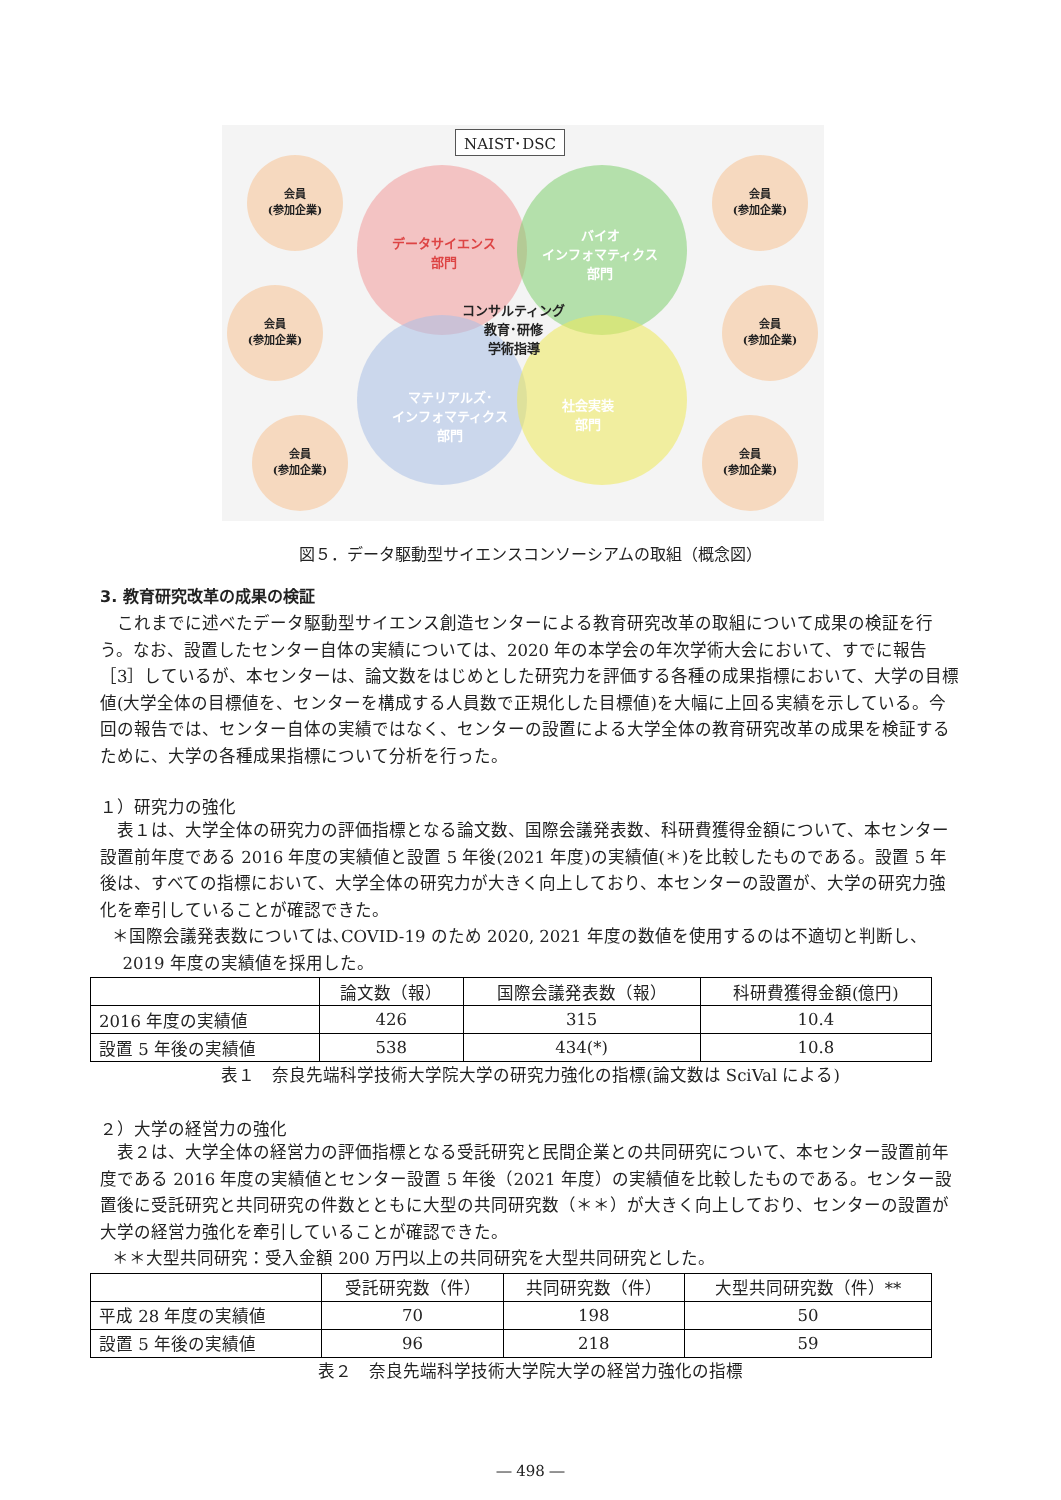NAIST･DSC
データサイエンス
部門
バイオ
インフォマティクス
部門
コンサルティング
教育･研修
学術指導
マテリアルズ･
インフォマティクス
部門
社会実装
部門
会員
(参加企業)
会員
(参加企業)
会員
(参加企業)
会員
(参加企業)
会員
(参加企業)
会員
(参加企業)
図５．データ駆動型サイエンスコンソーシアムの取組（概念図）
3. 教育研究改革の成果の検証
これまでに述べたデータ駆動型サイエンス創造センターによる教育研究改革の取組について成果の検証を行う。なお、設置したセンター自体の実績については、2020 年の本学会の年次学術大会において、すでに報告［3］しているが、本センターは、論文数をはじめとした研究力を評価する各種の成果指標において、大学の目標値(大学全体の目標値を、センターを構成する人員数で正規化した目標値)を大幅に上回る実績を示している。今回の報告では、センター自体の実績ではなく、センターの設置による大学全体の教育研究改革の成果を検証するために、大学の各種成果指標について分析を行った。
１）研究力の強化
表１は、大学全体の研究力の評価指標となる論文数、国際会議発表数、科研費獲得金額について、本センター設置前年度である 2016 年度の実績値と設置 5 年後(2021 年度)の実績値(＊)を比較したものである。設置 5 年後は、すべての指標において、大学全体の研究力が大きく向上しており、本センターの設置が、大学の研究力強化を牽引していることが確認できた。
＊国際会議発表数については､COVID-19 のため 2020, 2021 年度の数値を使用するのは不適切と判断し、
2019 年度の実績値を採用した。
| | 論文数（報） | 国際会議発表数（報） | 科研費獲得金額(億円) |
| --- | --- | --- | --- |
| 2016 年度の実績値 | 426 | 315 | 10.4 |
| 設置 5 年後の実績値 | 538 | 434(*) | 10.8 |
表１　奈良先端科学技術大学院大学の研究力強化の指標(論文数は SciVal による)
２）大学の経営力の強化
表２は、大学全体の経営力の評価指標となる受託研究と民間企業との共同研究について、本センター設置前年度である 2016 年度の実績値とセンター設置 5 年後（2021 年度）の実績値を比較したものである。センター設置後に受託研究と共同研究の件数とともに大型の共同研究数（＊＊）が大きく向上しており、センターの設置が大学の経営力強化を牽引していることが確認できた。
＊＊大型共同研究：受入金額 200 万円以上の共同研究を大型共同研究とした。
| | 受託研究数（件） | 共同研究数（件） | 大型共同研究数（件）** |
| --- | --- | --- | --- |
| 平成 28 年度の実績値 | 70 | 198 | 50 |
| 設置 5 年後の実績値 | 96 | 218 | 59 |
表２　奈良先端科学技術大学院大学の経営力強化の指標
― 498 ―